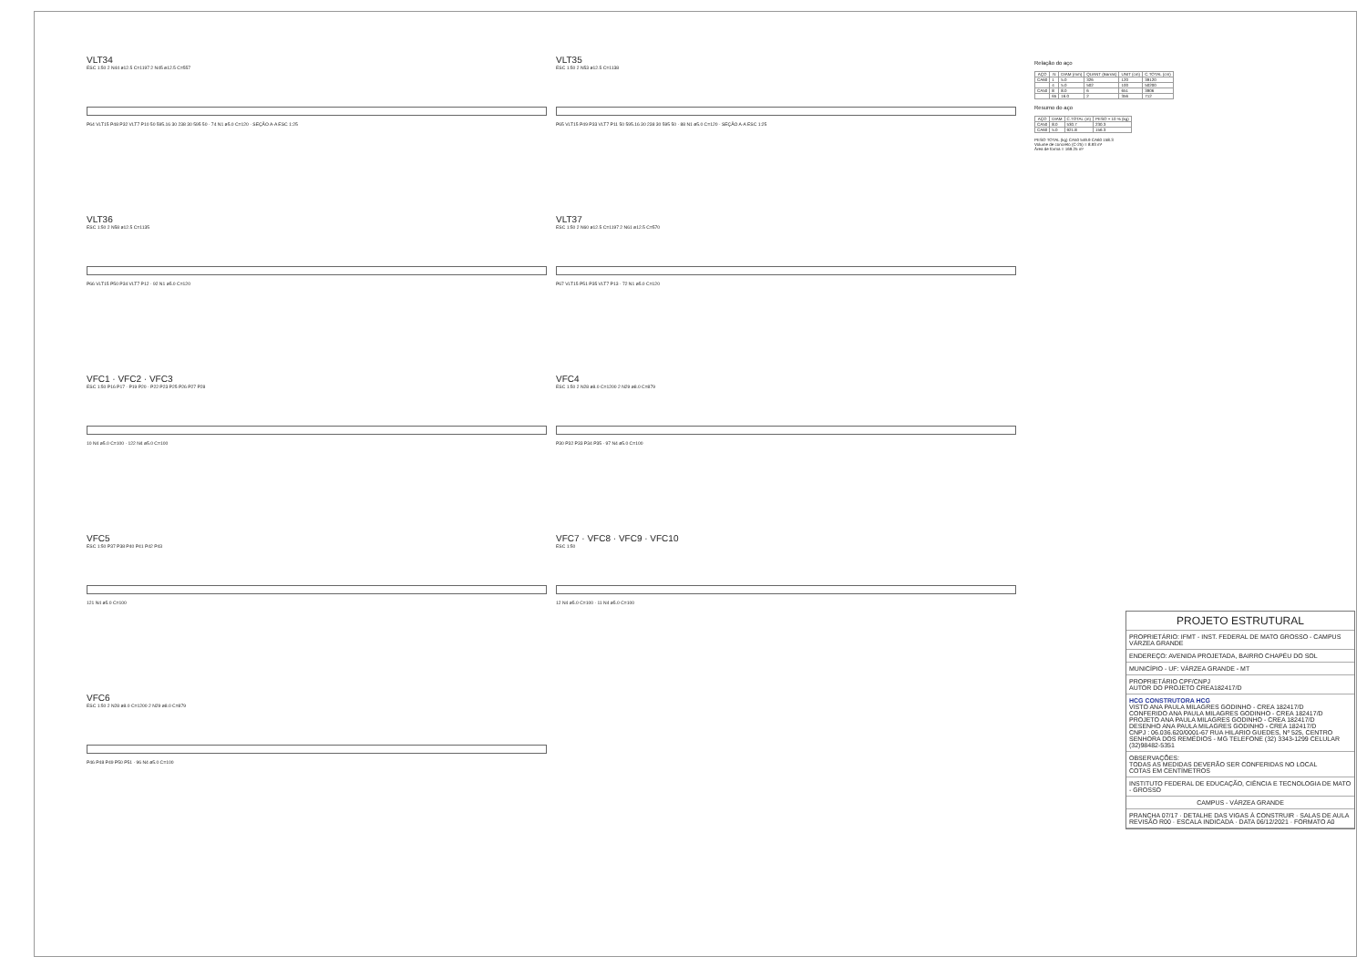VLT34
ESC 1:50 2 N44 ø12.5 C=1197 2 N45 ø12.5 C=557
P64 VLT15 P48 P32 VLT7 P10 50 595.16 30 238 30 595 50 · 74 N1 ø5.0 C=120 · SEÇÃO A-A ESC 1:25
VLT35
ESC 1:50 2 N53 ø12.5 C=1138
P65 VLT15 P49 P33 VLT7 P11 50 595.16 30 238 30 595 50 · 88 N1 ø5.0 C=120 · SEÇÃO A-A ESC 1:25
VLT36
ESC 1:50 2 N58 ø12.5 C=1135
P66 VLT15 P50 P34 VLT7 P12 · 92 N1 ø5.0 C=120
VLT37
ESC 1:50 2 N60 ø12.5 C=1197 2 N61 ø12.5 C=570
P67 VLT15 P51 P35 VLT7 P13 · 72 N1 ø5.0 C=120
VFC1 · VFC2 · VFC3
ESC 1:50 P16 P17 · P19 P20 · P22 P23 P25 P26 P27 P28
10 N4 ø5.0 C=100 · 122 N4 ø5.0 C=100
VFC4
ESC 1:50 2 N28 ø8.0 C=1200 2 N29 ø8.0 C=879
P30 P32 P33 P34 P35 · 97 N4 ø5.0 C=100
VFC5
ESC 1:50 P37 P38 P40 P41 P42 P43
121 N4 ø5.0 C=100
VFC7 · VFC8 · VFC9 · VFC10
ESC 1:50
12 N4 ø5.0 C=100 · 11 N4 ø5.0 C=100
VFC6
ESC 1:50 2 N28 ø8.0 C=1200 2 N29 ø8.0 C=879
P46 P48 P49 P50 P51 · 96 N4 ø5.0 C=100
Relação do aço
| AÇO | N | DIAM (mm) | QUANT (Barras) | UNIT (cm) | C.TOTAL (cm) |
| --- | --- | --- | --- | --- | --- |
| CA60 | 1 | 5.0 | 326 | 120 | 39120 |
| | 4 | 5.0 | 502 | 100 | 50200 |
| CA50 | 8 | 8.0 | 6 | 651 | 3906 |
| | 65 | 16.0 | 2 | 356 | 712 |
Resumo do aço
| AÇO | DIAM | C.TOTAL (m) | PESO + 10 % (kg) |
| --- | --- | --- | --- |
| CA50 | 8.0 | 530.7 | 230.3 |
| CA60 | 5.0 | 921.8 | 156.3 |
PESO TOTAL (kg) CA50 549.9 CA60 158.3
Volume de concreto (C-25) = 8.93 m³
Área de forma = 169.25 m²
PROJETO ESTRUTURAL
PROPRIETÁRIO: IFMT - INST. FEDERAL DE MATO GROSSO - CAMPUS VÁRZEA GRANDE
ENDEREÇO: AVENIDA PROJETADA, BAIRRO CHAPÉU DO SOL
MUNICÍPIO - UF: VÁRZEA GRANDE - MT
PROPRIETÁRIO CPF/CNPJ
AUTOR DO PROJETO CREA182417/D
HCG CONSTRUTORA HCG
VISTO ANA PAULA MILAGRES GODINHO - CREA 182417/D
CONFERIDO ANA PAULA MILAGRES GODINHO - CREA 182417/D
PROJETO ANA PAULA MILAGRES GODINHO - CREA 182417/D
DESENHO ANA PAULA MILAGRES GODINHO - CREA 182417/D
CNPJ : 06.036.620/0001-67 RUA HILARIO GUEDES, Nº 525, CENTRO SENHORA DOS REMÉDIOS - MG TELEFONE (32) 3343-1299 CELULAR (32)98482-5351
OBSERVAÇÕES:
TODAS AS MEDIDAS DEVERÃO SER CONFERIDAS NO LOCAL
COTAS EM CENTÍMETROS
INSTITUTO FEDERAL DE EDUCAÇÃO, CIÊNCIA E TECNOLOGIA DE MATO - GROSSO
CAMPUS - VÁRZEA GRANDE
PRANCHA 07/17 · DETALHE DAS VIGAS À CONSTRUIR · SALAS DE AULA
REVISÃO R00 · ESCALA INDICADA · DATA 06/12/2021 · FORMATO A0